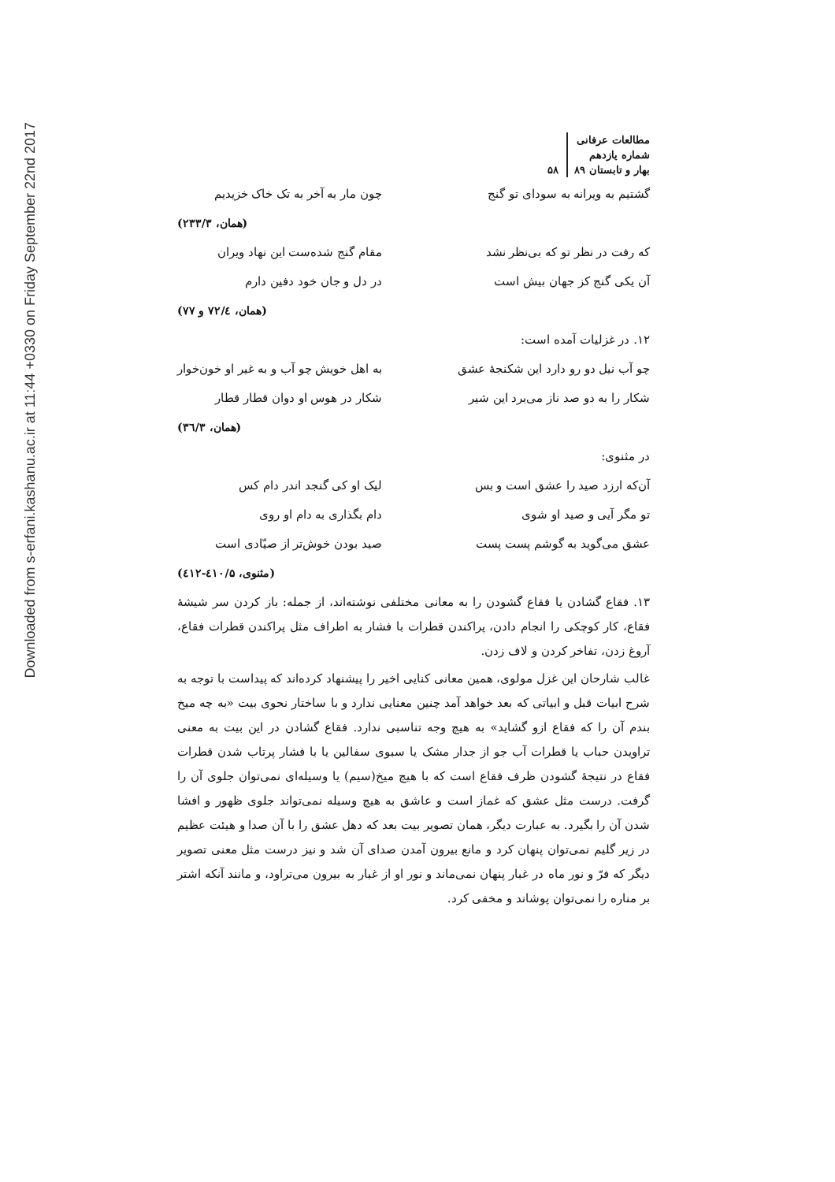Downloaded from s-erfani.kashanu.ac.ir at 11:44 +0330 on Friday September 22nd 2017
مطالعات عرفانی
شماره یازدهم
بهار و تابستان ۸۹
۵۸
گشتیم به ویرانه به سودای تو گنج چون مار به آخر به تک خاک خزیدیم
(همان، ۲۳۳/۳)
که رفت در نظر تو که بی‌نظر نشد مقام گنج شده‌ست این نهاد ویران
آن یکی گنج کز جهان بیش است در دل و جان خود دفین دارم
(همان، ۷۲/٤ و ۷۷)
۱۲. در غزلیات آمده است:
چو آب نیل دو رو دارد این شکنجهٔ عشق به اهل خویش چو آب و به غیر او خون‌خوار
شکار را به دو صد ناز می‌برد این شیر شکار در هوس او دوان قطار قطار
(همان، ۳٦/۳)
در مثنوی:
آن‌که ارزد صید را عشق است و بس لیک او کی گنجد اندر دام کس
تو مگر آیی و صید او شوی دام بگذاری به دام او روی
عشق می‌گوید به گوشم پست پست صید بودن خوش‌تر از صیّادی است
(مثنوی، ٤۱۰/۵-٤۱۲)
۱۳. فقاع گشادن یا فقاع گشودن را به معانی مختلفی نوشته‌اند، از جمله: باز کردن سر شیشهٔ فقاع، کار کوچکی را انجام دادن، پراکندن قطرات با فشار به اطراف مثل پراکندن قطرات فقاع، آروغ زدن، تفاخر کردن و لاف زدن.
غالب شارحان این غزل مولوی، همین معانی کنایی اخیر را پیشنهاد کرده‌اند که پیداست با توجه به شرح ابیات قبل و ابیاتی که بعد خواهد آمد چنین معنایی ندارد و با ساختار نحوی بیت «به چه میخ بندم آن را که فقاع ازو گشاید» به هیچ وجه تناسبی ندارد. فقاع گشادن در این بیت به معنی تراویدن حباب یا قطرات آب جو از جدار مشک یا سبوی سفالین یا با فشار پرتاب شدن قطرات فقاع در نتیجهٔ گشودن ظرف فقاع است که با هیچ میخ(سیم) یا وسیله‌ای نمی‌توان جلوی آن را گرفت. درست مثل عشق که غماز است و عاشق به هیچ وسیله نمی‌تواند جلوی ظهور و افشا شدن آن را بگیرد. به عبارت دیگر، همان تصویر بیت بعد که دهل عشق را با آن صدا و هیئت عظیم در زیر گلیم نمی‌توان پنهان کرد و مانع بیرون آمدن صدای آن شد و نیز درست مثل معنی تصویر دیگر که فرّ و نور ماه در غبار پنهان نمی‌ماند و نور او از غبار به بیرون می‌تراود، و مانند آنکه اشتر بر مناره را نمی‌توان پوشاند و مخفی کرد.